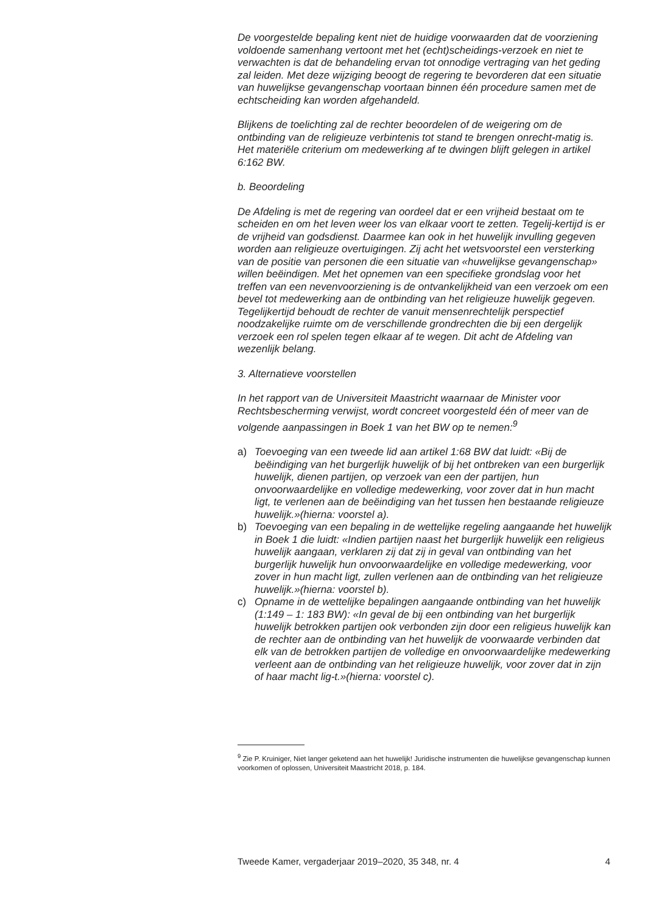De voorgestelde bepaling kent niet de huidige voorwaarden dat de voorziening voldoende samenhang vertoont met het (echt)scheidings-verzoek en niet te verwachten is dat de behandeling ervan tot onnodige vertraging van het geding zal leiden. Met deze wijziging beoogt de regering te bevorderen dat een situatie van huwelijkse gevangenschap voortaan binnen één procedure samen met de echtscheiding kan worden afgehandeld.
Blijkens de toelichting zal de rechter beoordelen of de weigering om de ontbinding van de religieuze verbintenis tot stand te brengen onrecht-matig is. Het materiële criterium om medewerking af te dwingen blijft gelegen in artikel 6:162 BW.
b. Beoordeling
De Afdeling is met de regering van oordeel dat er een vrijheid bestaat om te scheiden en om het leven weer los van elkaar voort te zetten. Tegelij-kertijd is er de vrijheid van godsdienst. Daarmee kan ook in het huwelijk invulling gegeven worden aan religieuze overtuigingen. Zij acht het wetsvoorstel een versterking van de positie van personen die een situatie van «huwelijkse gevangenschap» willen beëindigen. Met het opnemen van een specifieke grondslag voor het treffen van een nevenvoorziening is de ontvankelijkheid van een verzoek om een bevel tot medewerking aan de ontbinding van het religieuze huwelijk gegeven. Tegelijkertijd behoudt de rechter de vanuit mensenrechtelijk perspectief noodzakelijke ruimte om de verschillende grondrechten die bij een dergelijk verzoek een rol spelen tegen elkaar af te wegen. Dit acht de Afdeling van wezenlijk belang.
3. Alternatieve voorstellen
In het rapport van de Universiteit Maastricht waarnaar de Minister voor Rechtsbescherming verwijst, wordt concreet voorgesteld één of meer van de volgende aanpassingen in Boek 1 van het BW op te nemen:<sup>9</sup>
a) Toevoeging van een tweede lid aan artikel 1:68 BW dat luidt: «Bij de beëindiging van het burgerlijk huwelijk of bij het ontbreken van een burgerlijk huwelijk, dienen partijen, op verzoek van een der partijen, hun onvoorwaardelijke en volledige medewerking, voor zover dat in hun macht ligt, te verlenen aan de beëindiging van het tussen hen bestaande religieuze huwelijk.»(hierna: voorstel a).
b) Toevoeging van een bepaling in de wettelijke regeling aangaande het huwelijk in Boek 1 die luidt: «Indien partijen naast het burgerlijk huwelijk een religieus huwelijk aangaan, verklaren zij dat zij in geval van ontbinding van het burgerlijk huwelijk hun onvoorwaardelijke en volledige medewerking, voor zover in hun macht ligt, zullen verlenen aan de ontbinding van het religieuze huwelijk.»(hierna: voorstel b).
c) Opname in de wettelijke bepalingen aangaande ontbinding van het huwelijk (1:149 – 1: 183 BW): «In geval de bij een ontbinding van het burgerlijk huwelijk betrokken partijen ook verbonden zijn door een religieus huwelijk kan de rechter aan de ontbinding van het huwelijk de voorwaarde verbinden dat elk van de betrokken partijen de volledige en onvoorwaardelijke medewerking verleent aan de ontbinding van het religieuze huwelijk, voor zover dat in zijn of haar macht lig-t.»(hierna: voorstel c).
<sup>9</sup> Zie P. Kruiniger, Niet langer geketend aan het huwelijk! Juridische instrumenten die huwelijkse gevangenschap kunnen voorkomen of oplossen, Universiteit Maastricht 2018, p. 184.
Tweede Kamer, vergaderjaar 2019–2020, 35 348, nr. 4 4